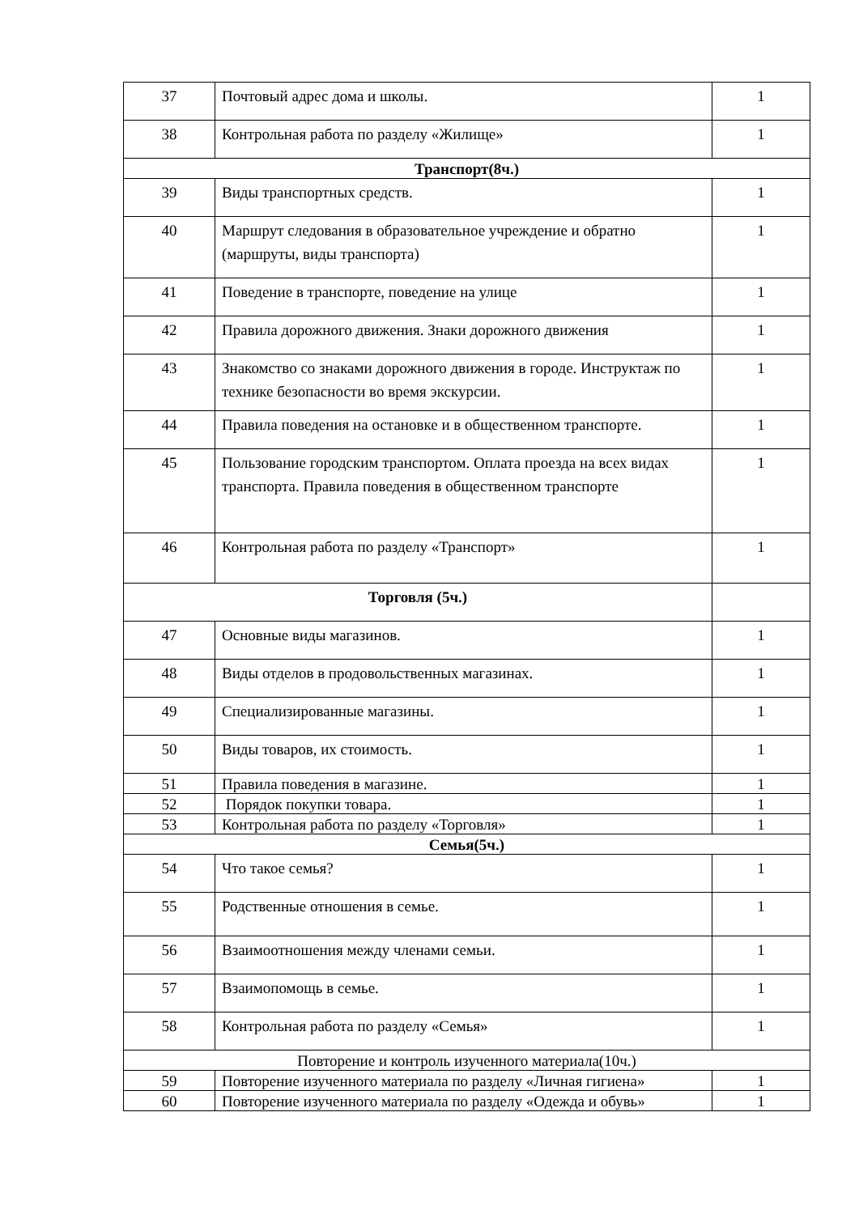| 37 | Почтовый адрес дома и школы. | 1 |
| 38 | Контрольная работа по разделу «Жилище» | 1 |
| Транспорт(8ч.) | | |
| 39 | Виды транспортных средств. | 1 |
| 40 | Маршрут следования в образовательное учреждение и обратно (маршруты, виды транспорта) | 1 |
| 41 | Поведение в транспорте, поведение на улице | 1 |
| 42 | Правила дорожного движения. Знаки дорожного движения | 1 |
| 43 | Знакомство со знаками дорожного движения в городе. Инструктаж по технике безопасности во время экскурсии. | 1 |
| 44 | Правила поведения на остановке и в общественном транспорте. | 1 |
| 45 | Пользование городским транспортом. Оплата проезда на всех видах транспорта. Правила поведения в общественном транспорте | 1 |
| 46 | Контрольная работа по разделу «Транспорт» | 1 |
| Торговля (5ч.) | | |
| 47 | Основные виды магазинов. | 1 |
| 48 | Виды отделов в продовольственных магазинах. | 1 |
| 49 | Специализированные магазины. | 1 |
| 50 | Виды товаров, их стоимость. | 1 |
| 51 | Правила поведения в магазине. | 1 |
| 52 | Порядок покупки товара. | 1 |
| 53 | Контрольная работа по разделу «Торговля» | 1 |
| Семья(5ч.) | | |
| 54 | Что такое семья? | 1 |
| 55 | Родственные отношения в семье. | 1 |
| 56 | Взаимоотношения между членами семьи. | 1 |
| 57 | Взаимопомощь в семье. | 1 |
| 58 | Контрольная работа по разделу «Семья» | 1 |
| Повторение и контроль изученного материала(10ч.) | | |
| 59 | Повторение изученного материала по разделу «Личная гигиена» | 1 |
| 60 | Повторение изученного материала по разделу «Одежда и обувь» | 1 |